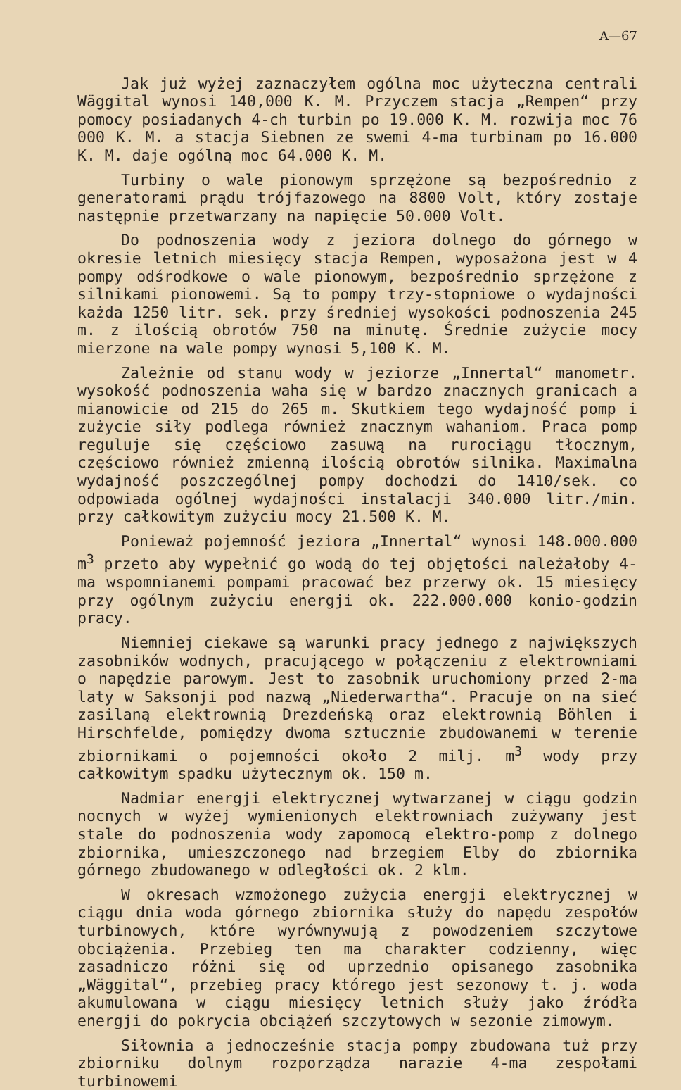A—67
Jak już wyżej zaznaczyłem ogólna moc użyteczna centrali Wäggital wynosi 140,000 K. M. Przyczem stacja „Rempen“ przy pomocy posiadanych 4-ch turbin po 19.000 K. M. rozwija moc 76 000 K. M. a stacja Siebnen ze swemi 4-ma turbinam po 16.000 K. M. daje ogólną moc 64.000 K. M.
Turbiny o wale pionowym sprzężone są bezpośrednio z generatorami prądu trójfazowego na 8800 Volt, który zostaje następnie przetwarzany na napięcie 50.000 Volt.
Do podnoszenia wody z jeziora dolnego do górnego w okresie letnich miesięcy stacja Rempen, wyposażona jest w 4 pompy odśrodkowe o wale pionowym, bezpośrednio sprzężone z silnikami pionowemi. Są to pompy trzy-stopniowe o wydajności każda 1250 litr. sek. przy średniej wysokości podnoszenia 245 m. z ilością obrotów 750 na minutę. Średnie zużycie mocy mierzone na wale pompy wynosi 5,100 K. M.
Zależnie od stanu wody w jeziorze „Innertal“ manometr. wysokość podnoszenia waha się w bardzo znacznych granicach a mianowicie od 215 do 265 m. Skutkiem tego wydajność pomp i zużycie siły podlega również znacznym wahaniom. Praca pomp reguluje się częściowo zasuwą na rurociągu tłocznym, częściowo również zmienną ilością obrotów silnika. Maximalna wydajność poszczególnej pompy dochodzi do 1410/sek. co odpowiada ogólnej wydajności instalacji 340.000 litr./min. przy całkowitym zużyciu mocy 21.500 K. M.
Ponieważ pojemność jeziora „Innertal“ wynosi 148.000.000 m<sup>3</sup> przeto aby wypełnić go wodą do tej objętości należałoby 4-ma wspomnianemi pompami pracować bez przerwy ok. 15 miesięcy przy ogólnym zużyciu energji ok. 222.000.000 konio-godzin pracy.
Niemniej ciekawe są warunki pracy jednego z największych zasobników wodnych, pracującego w połączeniu z elektrowniami o napędzie parowym. Jest to zasobnik uruchomiony przed 2-ma laty w Saksonji pod nazwą „Niederwartha“. Pracuje on na sieć zasilaną elektrownią Drezdeńską oraz elektrownią Böhlen i Hirschfelde, pomiędzy dwoma sztucznie zbudowanemi w terenie zbiornikami o pojemności około 2 milj. m<sup>3</sup> wody przy całkowitym spadku użytecznym ok. 150 m.
Nadmiar energji elektrycznej wytwarzanej w ciągu godzin nocnych w wyżej wymienionych elektrowniach zużywany jest stale do podnoszenia wody zapomocą elektro-pomp z dolnego zbiornika, umieszczonego nad brzegiem Elby do zbiornika górnego zbudowanego w odległości ok. 2 klm.
W okresach wzmożonego zużycia energji elektrycznej w ciągu dnia woda górnego zbiornika służy do napędu zespołów turbinowych, które wyrównywują z powodzeniem szczytowe obciążenia. Przebieg ten ma charakter codzienny, więc zasadniczo różni się od uprzednio opisanego zasobnika „Wäggital“, przebieg pracy którego jest sezonowy t. j. woda akumulowana w ciągu miesięcy letnich służy jako źródła energji do pokrycia obciążeń szczytowych w sezonie zimowym.
Siłownia a jednocześnie stacja pompy zbudowana tuż przy zbiorniku dolnym rozporządza narazie 4-ma zespołami turbinowemi